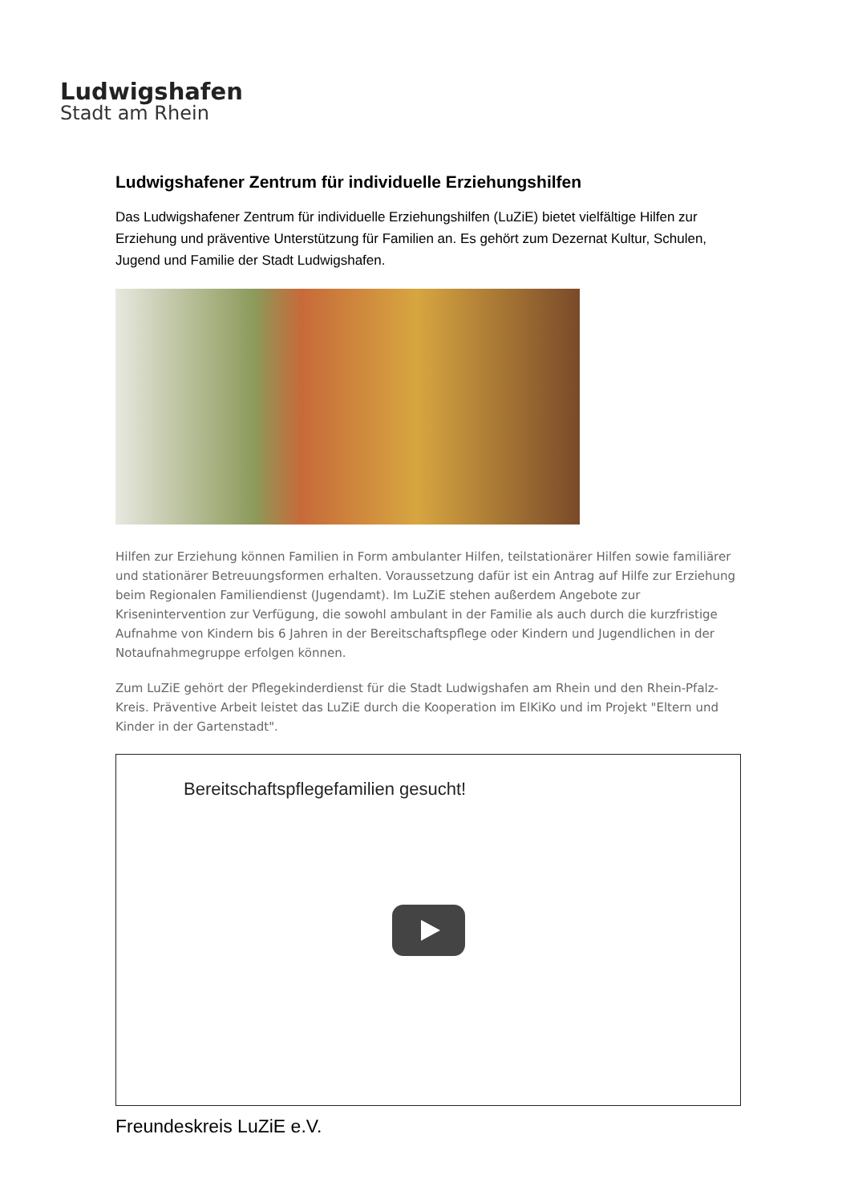Ludwigshafen
Stadt am Rhein
Ludwigshafener Zentrum für individuelle Erziehungshilfen
Das Ludwigshafener Zentrum für individuelle Erziehungshilfen (LuZiE) bietet vielfältige Hilfen zur Erziehung und präventive Unterstützung für Familien an. Es gehört zum Dezernat Kultur, Schulen, Jugend und Familie der Stadt Ludwigshafen.
Hilfen zur Erziehung können Familien in Form ambulanter Hilfen, teilstationärer Hilfen sowie familiärer und stationärer Betreuungsformen erhalten. Voraussetzung dafür ist ein Antrag auf Hilfe zur Erziehung beim Regionalen Familiendienst (Jugendamt). Im LuZiE stehen außerdem Angebote zur Krisenintervention zur Verfügung, die sowohl ambulant in der Familie als auch durch die kurzfristige Aufnahme von Kindern bis 6 Jahren in der Bereitschaftspflege oder Kindern und Jugendlichen in der Notaufnahmegruppe erfolgen können.
Zum LuZiE gehört der Pflegekinderdienst für die Stadt Ludwigshafen am Rhein und den Rhein-Pfalz-Kreis. Präventive Arbeit leistet das LuZiE durch die Kooperation im ElKiKo und im Projekt "Eltern und Kinder in der Gartenstadt".
Bereitschaftspflegefamilien gesucht!
Freundeskreis LuZiE e.V.